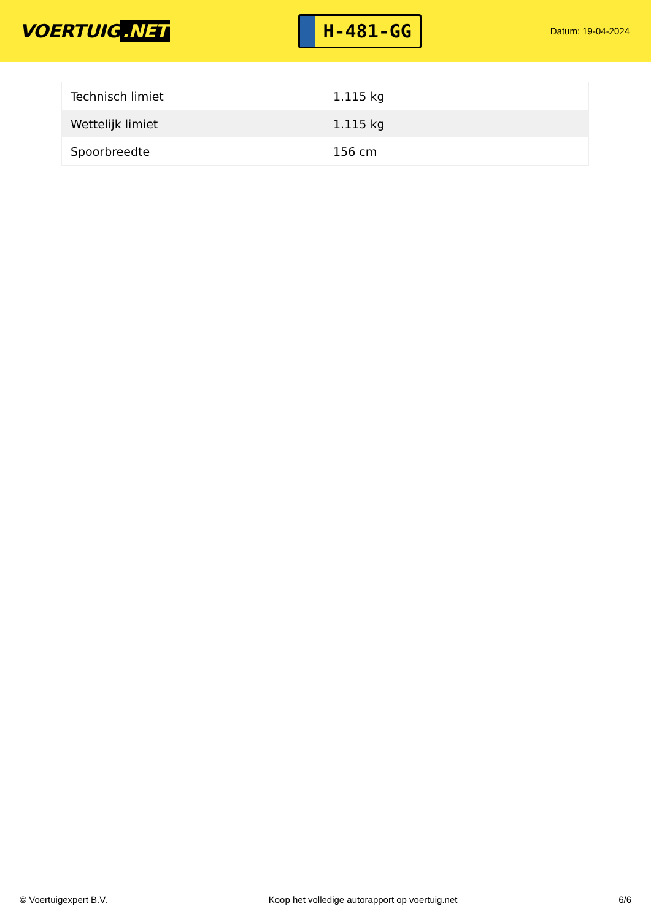VOERTUIG.NET
H-481-GG
Datum: 19-04-2024
| Technisch limiet | 1.115 kg |
| Wettelijk limiet | 1.115 kg |
| Spoorbreedte | 156 cm |
© Voertuigexpert B.V. Koop het volledige autorapport op voertuig.net 6/6